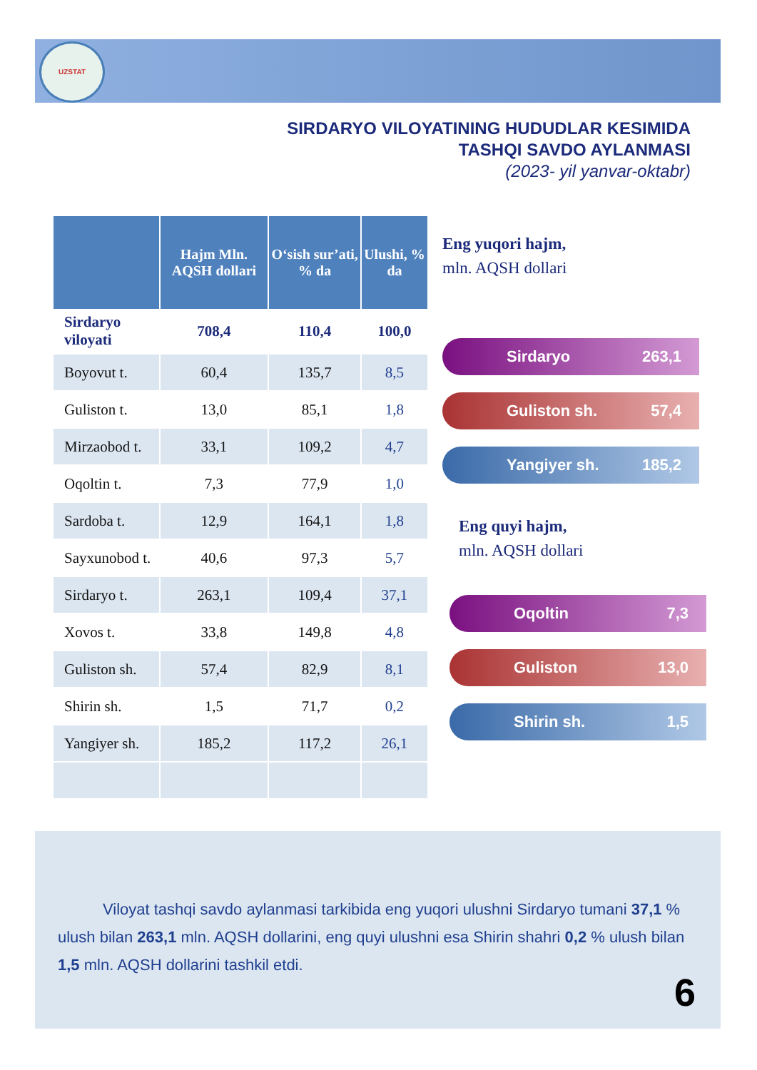UZSTAT
SIRDARYO VILOYATINING HUDUDLAR KESIMIDA
TASHQI SAVDO AYLANMASI
(2023- yil yanvar-oktabr)
| | Hajm Mln. AQSH dollari | O‘sish sur’ati, % da | Ulushi, % da |
| --- | --- | --- | --- |
| Sirdaryo viloyati | 708,4 | 110,4 | 100,0 |
| Boyovut t. | 60,4 | 135,7 | 8,5 |
| Guliston t. | 13,0 | 85,1 | 1,8 |
| Mirzaobod t. | 33,1 | 109,2 | 4,7 |
| Oqoltin t. | 7,3 | 77,9 | 1,0 |
| Sardoba t. | 12,9 | 164,1 | 1,8 |
| Sayxunobod t. | 40,6 | 97,3 | 5,7 |
| Sirdaryo t. | 263,1 | 109,4 | 37,1 |
| Xovos t. | 33,8 | 149,8 | 4,8 |
| Guliston sh. | 57,4 | 82,9 | 8,1 |
| Shirin sh. | 1,5 | 71,7 | 0,2 |
| Yangiyer sh. | 185,2 | 117,2 | 26,1 |
Eng yuqori hajm,
mln. AQSH dollari
Sirdaryo 263,1
Guliston sh. 57,4
Yangiyer sh. 185,2
Eng quyi hajm,
mln. AQSH dollari
Oqoltin 7,3
Guliston 13,0
Shirin sh. 1,5
Viloyat tashqi savdo aylanmasi tarkibida eng yuqori ulushni Sirdaryo tumani 37,1 % ulush bilan 263,1 mln. AQSH dollarini, eng quyi ulushni esa Shirin shahri 0,2 % ulush bilan 1,5 mln. AQSH dollarini tashkil etdi.
6